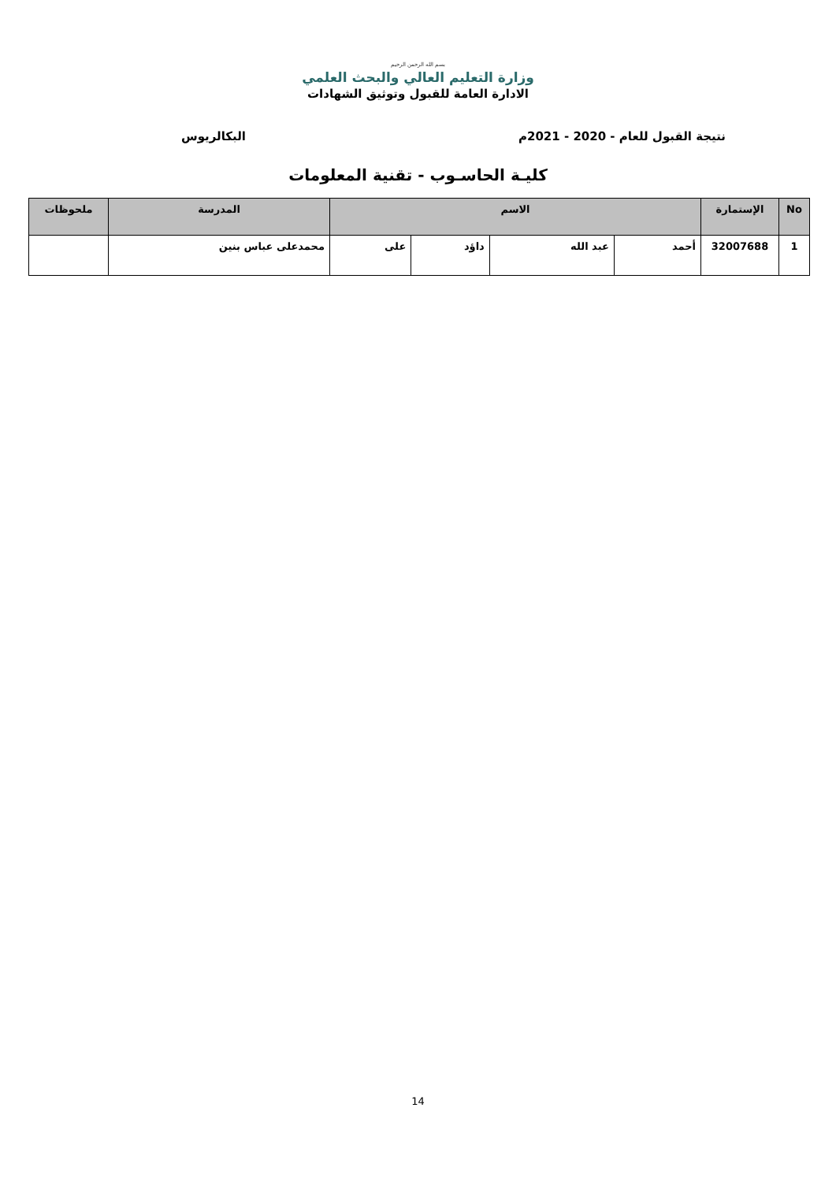بسم الله الرحمن الرحيم
وزارة التعليم العالي والبحث العلمي
الادارة العامة للقبول وتوثيق الشهادات
نتيجة القبول للعام - 2020 - 2021م البكالريوس
كليـة الحاسـوب - تقنية المعلومات
| No | الإستمارة | الاسم | | | | المدرسة | ملحوظات |
| --- | --- | --- | --- | --- | --- | --- | --- |
| 1 | 32007688 | أحمد | عبد الله | داؤد | على | محمدعلى عباس بنين | |
14